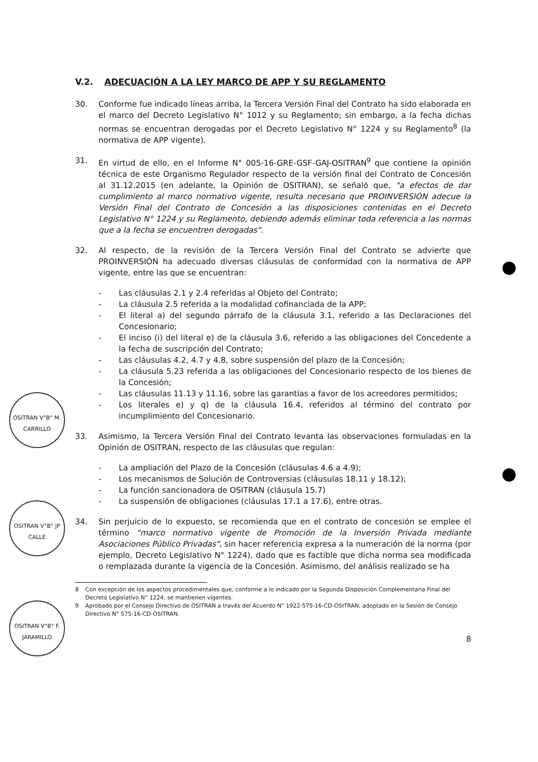OSITRAN V°B° M. CARRILLO
OSITRAN V°B° JP CALLE
OSITRAN V°B° F. JARAMILLO
V.2. ADECUACIÓN A LA LEY MARCO DE APP Y SU REGLAMENTO
30. Conforme fue indicado líneas arriba, la Tercera Versión Final del Contrato ha sido elaborada en el marco del Decreto Legislativo N° 1012 y su Reglamento; sin embargo, a la fecha dichas normas se encuentran derogadas por el Decreto Legislativo N° 1224 y su Reglamento<sup>8</sup> (la normativa de APP vigente).
31. En virtud de ello, en el Informe N° 005-16-GRE-GSF-GAJ-OSITRAN<sup>9</sup> que contiene la opinión técnica de este Organismo Regulador respecto de la versión final del Contrato de Concesión al 31.12.2015 (en adelante, la Opinión de OSITRAN), se señaló que, "a efectos de dar cumplimiento al marco normativo vigente, resulta necesario que PROINVERSIÓN adecue la Versión Final del Contrato de Concesión a las disposiciones contenidas en el Decreto Legislativo N° 1224 y su Reglamento, debiendo además eliminar toda referencia a las normas que a la fecha se encuentren derogadas".
32. Al respecto, de la revisión de la Tercera Versión Final del Contrato se advierte que PROINVERSIÓN ha adecuado diversas cláusulas de conformidad con la normativa de APP vigente, entre las que se encuentran:
- Las cláusulas 2.1 y 2.4 referidas al Objeto del Contrato;
- La cláusula 2.5 referida a la modalidad cofinanciada de la APP;
- El literal a) del segundo párrafo de la cláusula 3.1, referido a las Declaraciones del Concesionario;
- El inciso (i) del literal e) de la cláusula 3.6, referido a las obligaciones del Concedente a la fecha de suscripción del Contrato;
- Las cláusulas 4.2, 4.7 y 4.8, sobre suspensión del plazo de la Concesión;
- La cláusula 5.23 referida a las obligaciones del Concesionario respecto de los bienes de la Concesión;
- Las cláusulas 11.13 y 11.16, sobre las garantías a favor de los acreedores permitidos;
- Los literales e) y q) de la cláusula 16.4, referidos al término del contrato por incumplimiento del Concesionario.
33. Asimismo, la Tercera Versión Final del Contrato levanta las observaciones formuladas en la Opinión de OSITRAN, respecto de las cláusulas que regulan:
- La ampliación del Plazo de la Concesión (cláusulas 4.6 a 4.9);
- Los mecanismos de Solución de Controversias (cláusulas 18.11 y 18.12);
- La función sancionadora de OSITRAN (cláusula 15.7)
- La suspensión de obligaciones (cláusulas 17.1 a 17.6), entre otras.
34. Sin perjuicio de lo expuesto, se recomienda que en el contrato de concesión se emplee el término "marco normativo vigente de Promoción de la Inversión Privada mediante Asociaciones Público Privadas", sin hacer referencia expresa a la numeración de la norma (por ejemplo, Decreto Legislativo N° 1224), dado que es factible que dicha norma sea modificada o remplazada durante la vigencia de la Concesión. Asimismo, del análisis realizado se ha
8 Con excepción de los aspectos procedimentales que, conforme a lo indicado por la Segunda Disposición Complementaria Final del Decreto Legislativo N° 1224, se mantienen vigentes.
9 Aprobado por el Consejo Directivo de OSITRAN a través del Acuerdo N° 1922-575-16-CD-OSITRAN, adoptado en la Sesión de Consejo Directivo N° 575-16-CD-OSITRAN.
8